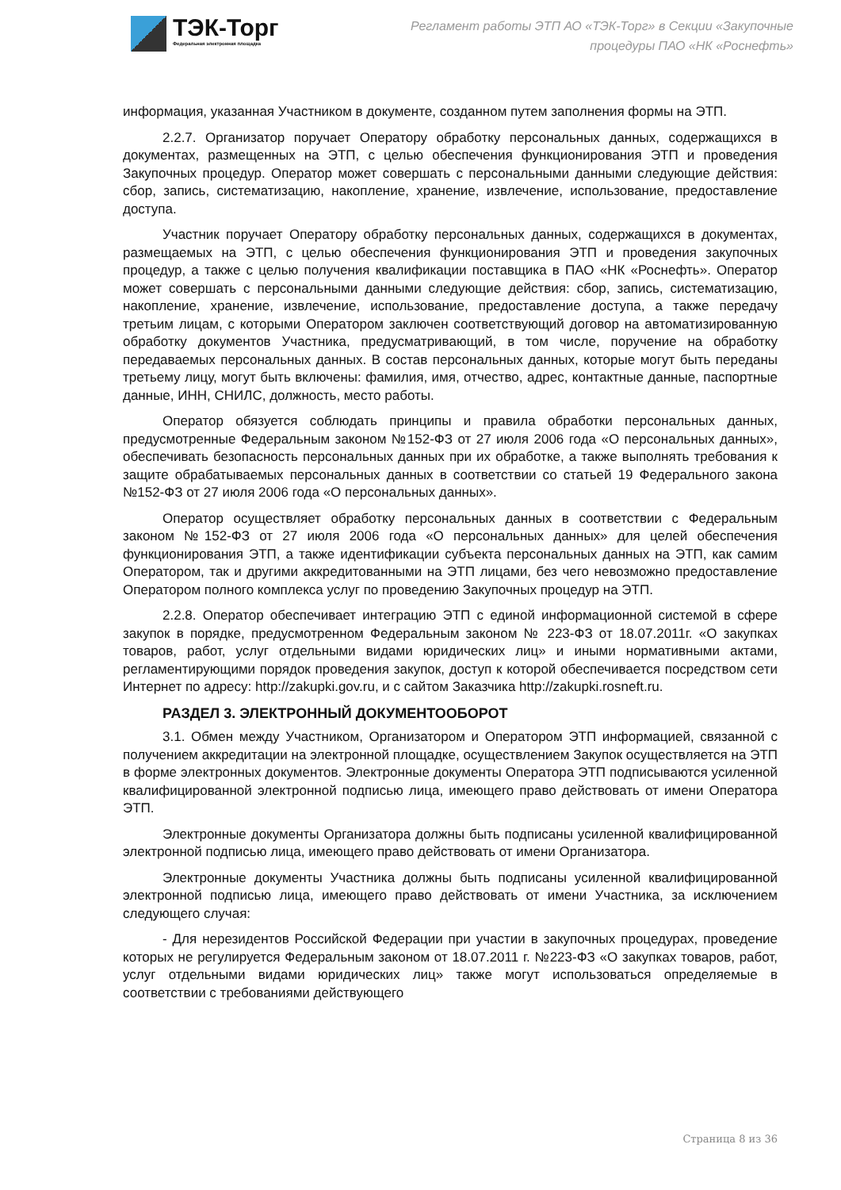ТЭК-Торг
Федеральная электронная площадка
Регламент работы ЭТП АО «ТЭК-Торг» в Секции «Закупочные
процедуры ПАО «НК «Роснефть»
информация, указанная Участником в документе, созданном путем заполнения формы на ЭТП.
2.2.7. Организатор поручает Оператору обработку персональных данных, содержащихся в документах, размещенных на ЭТП, с целью обеспечения функционирования ЭТП и проведения Закупочных процедур. Оператор может совершать с персональными данными следующие действия: сбор, запись, систематизацию, накопление, хранение, извлечение, использование, предоставление доступа.
Участник поручает Оператору обработку персональных данных, содержащихся в документах, размещаемых на ЭТП, с целью обеспечения функционирования ЭТП и проведения закупочных процедур, а также с целью получения квалификации поставщика в ПАО «НК «Роснефть». Оператор может совершать с персональными данными следующие действия: сбор, запись, систематизацию, накопление, хранение, извлечение, использование, предоставление доступа, а также передачу третьим лицам, с которыми Оператором заключен соответствующий договор на автоматизированную обработку документов Участника, предусматривающий, в том числе, поручение на обработку передаваемых персональных данных. В состав персональных данных, которые могут быть переданы третьему лицу, могут быть включены: фамилия, имя, отчество, адрес, контактные данные, паспортные данные, ИНН, СНИЛС, должность, место работы.
Оператор обязуется соблюдать принципы и правила обработки персональных данных, предусмотренные Федеральным законом №152-ФЗ от 27 июля 2006 года «О персональных данных», обеспечивать безопасность персональных данных при их обработке, а также выполнять требования к защите обрабатываемых персональных данных в соответствии со статьей 19 Федерального закона №152-ФЗ от 27 июля 2006 года «О персональных данных».
Оператор осуществляет обработку персональных данных в соответствии с Федеральным законом №152-ФЗ от 27 июля 2006 года «О персональных данных» для целей обеспечения функционирования ЭТП, а также идентификации субъекта персональных данных на ЭТП, как самим Оператором, так и другими аккредитованными на ЭТП лицами, без чего невозможно предоставление Оператором полного комплекса услуг по проведению Закупочных процедур на ЭТП.
2.2.8. Оператор обеспечивает интеграцию ЭТП с единой информационной системой в сфере закупок в порядке, предусмотренном Федеральным законом № 223-ФЗ от 18.07.2011г. «О закупках товаров, работ, услуг отдельными видами юридических лиц» и иными нормативными актами, регламентирующими порядок проведения закупок, доступ к которой обеспечивается посредством сети Интернет по адресу: http://zakupki.gov.ru, и с сайтом Заказчика http://zakupki.rosneft.ru.
РАЗДЕЛ 3. ЭЛЕКТРОННЫЙ ДОКУМЕНТООБОРОТ
3.1. Обмен между Участником, Организатором и Оператором ЭТП информацией, связанной с получением аккредитации на электронной площадке, осуществлением Закупок осуществляется на ЭТП в форме электронных документов. Электронные документы Оператора ЭТП подписываются усиленной квалифицированной электронной подписью лица, имеющего право действовать от имени Оператора ЭТП.
Электронные документы Организатора должны быть подписаны усиленной квалифицированной электронной подписью лица, имеющего право действовать от имени Организатора.
Электронные документы Участника должны быть подписаны усиленной квалифицированной электронной подписью лица, имеющего право действовать от имени Участника, за исключением следующего случая:
- Для нерезидентов Российской Федерации при участии в закупочных процедурах, проведение которых не регулируется Федеральным законом от 18.07.2011 г. №223-ФЗ «О закупках товаров, работ, услуг отдельными видами юридических лиц» также могут использоваться определяемые в соответствии с требованиями действующего
Страница 8 из 36